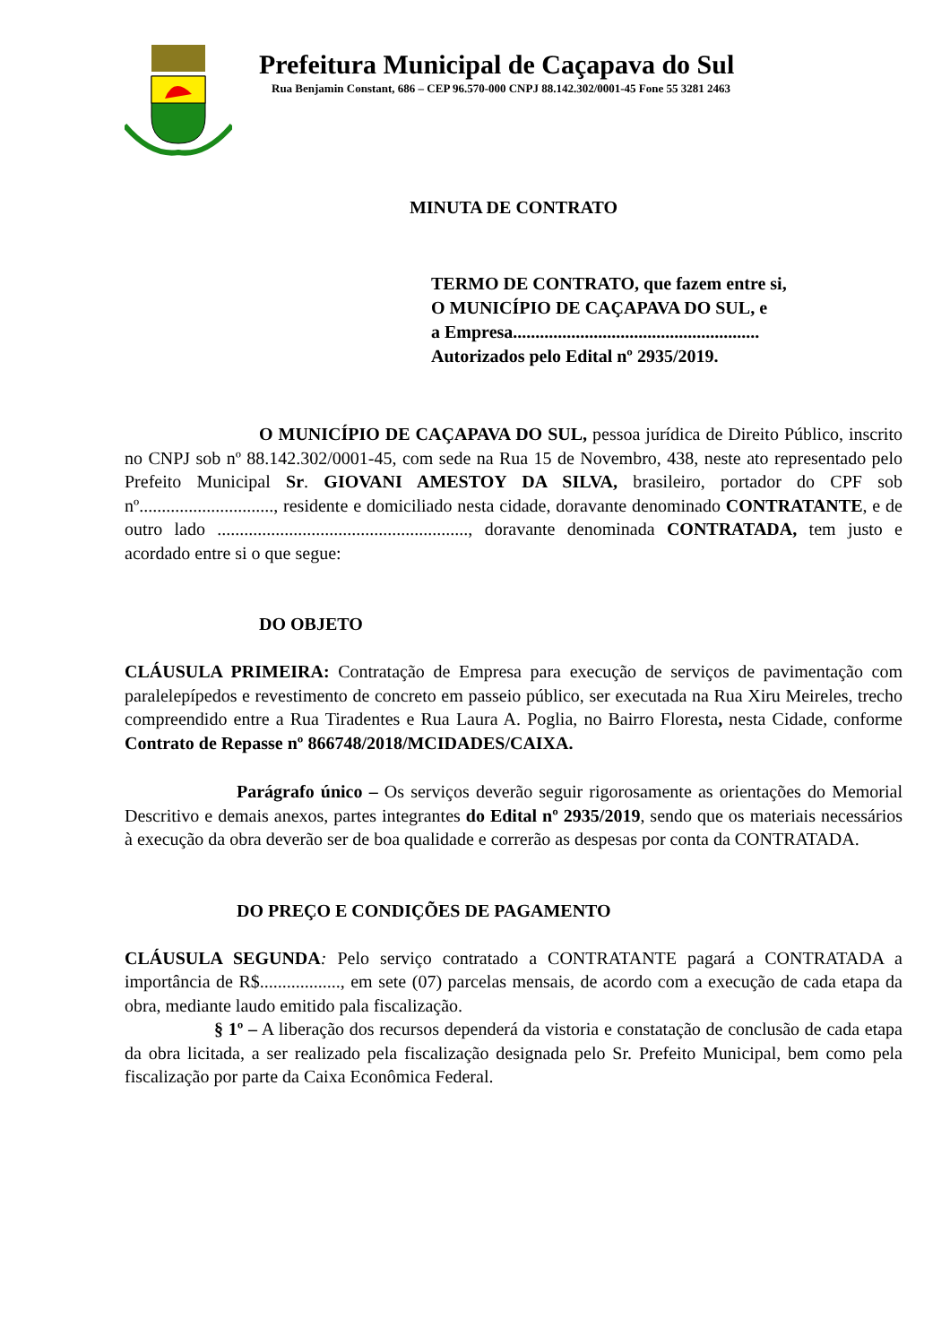Prefeitura Municipal de Caçapava do Sul
Rua Benjamin Constant, 686 – CEP 96.570-000 CNPJ 88.142.302/0001-45 Fone 55 3281 2463
MINUTA DE CONTRATO
TERMO DE CONTRATO, que fazem entre si,
O MUNICÍPIO DE CAÇAPAVA DO SUL, e
a Empresa.......................................................
Autorizados pelo Edital nº 2935/2019.
O MUNICÍPIO DE CAÇAPAVA DO SUL, pessoa jurídica de Direito Público, inscrito no CNPJ sob nº 88.142.302/0001-45, com sede na Rua 15 de Novembro, 438, neste ato representado pelo Prefeito Municipal Sr. GIOVANI AMESTOY DA SILVA, brasileiro, portador do CPF sob nº.............................., residente e domiciliado nesta cidade, doravante denominado CONTRATANTE, e de outro lado ........................................................, doravante denominada CONTRATADA, tem justo e acordado entre si o que segue:
DO OBJETO
CLÁUSULA PRIMEIRA: Contratação de Empresa para execução de serviços de pavimentação com paralelepípedos e revestimento de concreto em passeio público, ser executada na Rua Xiru Meireles, trecho compreendido entre a Rua Tiradentes e Rua Laura A. Poglia, no Bairro Floresta, nesta Cidade, conforme Contrato de Repasse nº 866748/2018/MCIDADES/CAIXA.
Parágrafo único – Os serviços deverão seguir rigorosamente as orientações do Memorial Descritivo e demais anexos, partes integrantes do Edital nº 2935/2019, sendo que os materiais necessários à execução da obra deverão ser de boa qualidade e correrão as despesas por conta da CONTRATADA.
DO PREÇO E CONDIÇÕES DE PAGAMENTO
CLÁUSULA SEGUNDA: Pelo serviço contratado a CONTRATANTE pagará a CONTRATADA a importância de R$.................., em sete (07) parcelas mensais, de acordo com a execução de cada etapa da obra, mediante laudo emitido pala fiscalização.
§ 1º – A liberação dos recursos dependerá da vistoria e constatação de conclusão de cada etapa da obra licitada, a ser realizado pela fiscalização designada pelo Sr. Prefeito Municipal, bem como pela fiscalização por parte da Caixa Econômica Federal.